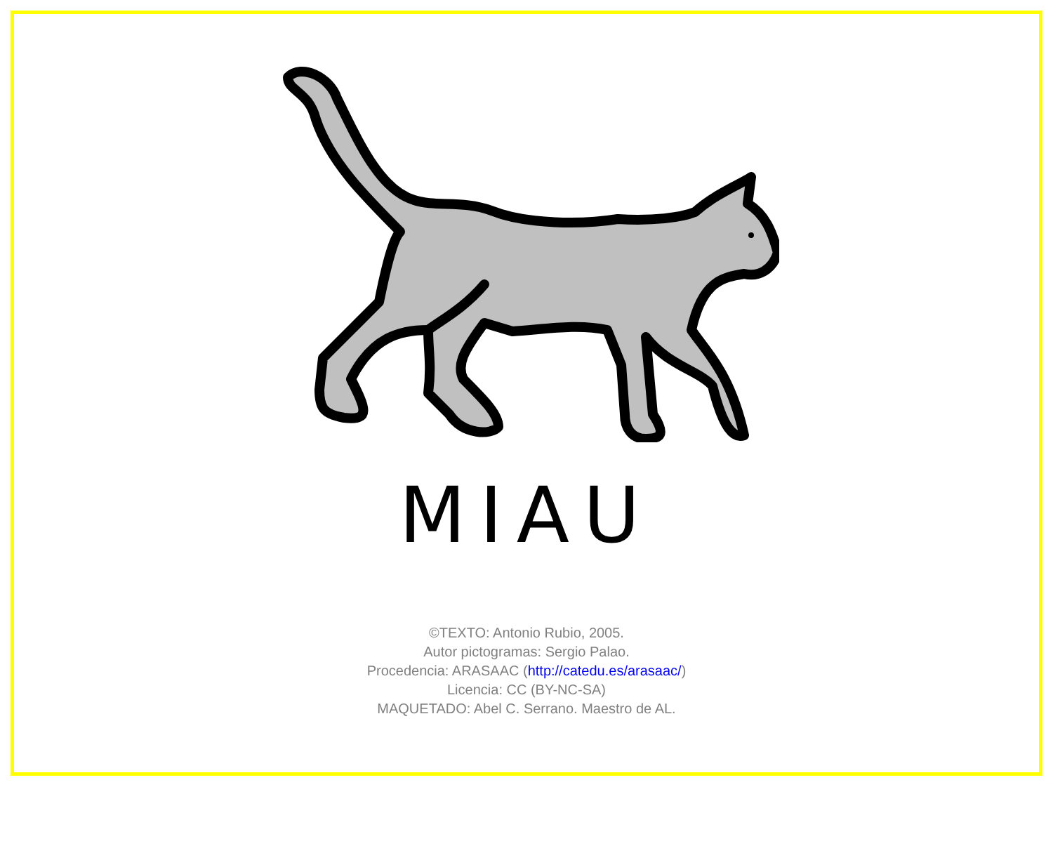MIAU
©TEXTO: Antonio Rubio, 2005.
Autor pictogramas: Sergio Palao.
Procedencia: ARASAAC (http://catedu.es/arasaac/)
Licencia: CC (BY-NC-SA)
MAQUETADO: Abel C. Serrano. Maestro de AL.